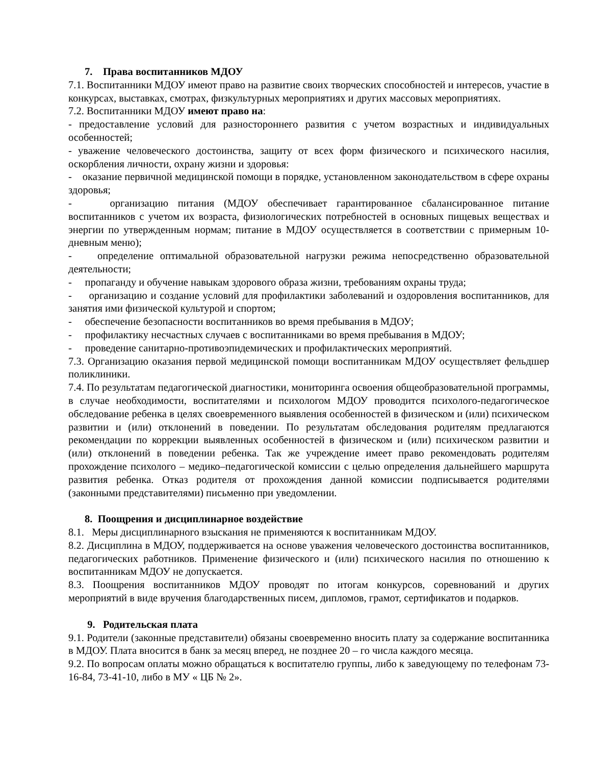7. Права воспитанников МДОУ
7.1. Воспитанники МДОУ имеют право на развитие своих творческих способностей и интересов, участие в конкурсах, выставках, смотрах, физкультурных мероприятиях и других массовых мероприятиях.
7.2. Воспитанники МДОУ имеют право на:
- предоставление условий для разностороннего развития с учетом возрастных и индивидуальных особенностей;
- уважение человеческого достоинства, защиту от всех форм физического и психического насилия, оскорбления личности, охрану жизни и здоровья:
- оказание первичной медицинской помощи в порядке, установленном законодательством в сфере охраны здоровья;
- организацию питания (МДОУ обеспечивает гарантированное сбалансированное питание воспитанников с учетом их возраста, физиологических потребностей в основных пищевых веществах и энергии по утвержденным нормам; питание в МДОУ осуществляется в соответствии с примерным 10-дневным меню);
- определение оптимальной образовательной нагрузки режима непосредственно образовательной деятельности;
- пропаганду и обучение навыкам здорового образа жизни, требованиям охраны труда;
- организацию и создание условий для профилактики заболеваний и оздоровления воспитанников, для занятия ими физической культурой и спортом;
- обеспечение безопасности воспитанников во время пребывания в МДОУ;
- профилактику несчастных случаев с воспитанниками во время пребывания в МДОУ;
- проведение санитарно-противоэпидемических и профилактических мероприятий.
7.3. Организацию оказания первой медицинской помощи воспитанникам МДОУ осуществляет фельдшер поликлиники.
7.4. По результатам педагогической диагностики, мониторинга освоения общеобразовательной программы, в случае необходимости, воспитателями и психологом МДОУ проводится психолого-педагогическое обследование ребенка в целях своевременного выявления особенностей в физическом и (или) психическом развитии и (или) отклонений в поведении. По результатам обследования родителям предлагаются рекомендации по коррекции выявленных особенностей в физическом и (или) психическом развитии и (или) отклонений в поведении ребенка. Так же учреждение имеет право рекомендовать родителям прохождение психолого – медико–педагогической комиссии с целью определения дальнейшего маршрута развития ребенка. Отказ родителя от прохождения данной комиссии подписывается родителями (законными представителями) письменно при уведомлении.
8. Поощрения и дисциплинарное воздействие
8.1. Меры дисциплинарного взыскания не применяются к воспитанникам МДОУ.
8.2. Дисциплина в МДОУ, поддерживается на основе уважения человеческого достоинства воспитанников, педагогических работников. Применение физического и (или) психического насилия по отношению к воспитанникам МДОУ не допускается.
8.3. Поощрения воспитанников МДОУ проводят по итогам конкурсов, соревнований и других мероприятий в виде вручения благодарственных писем, дипломов, грамот, сертификатов и подарков.
9. Родительская плата
9.1. Родители (законные представители) обязаны своевременно вносить плату за содержание воспитанника в МДОУ. Плата вносится в банк за месяц вперед, не позднее 20 – го числа каждого месяца.
9.2. По вопросам оплаты можно обращаться к воспитателю группы, либо к заведующему по телефонам 73-16-84, 73-41-10, либо в МУ « ЦБ № 2».